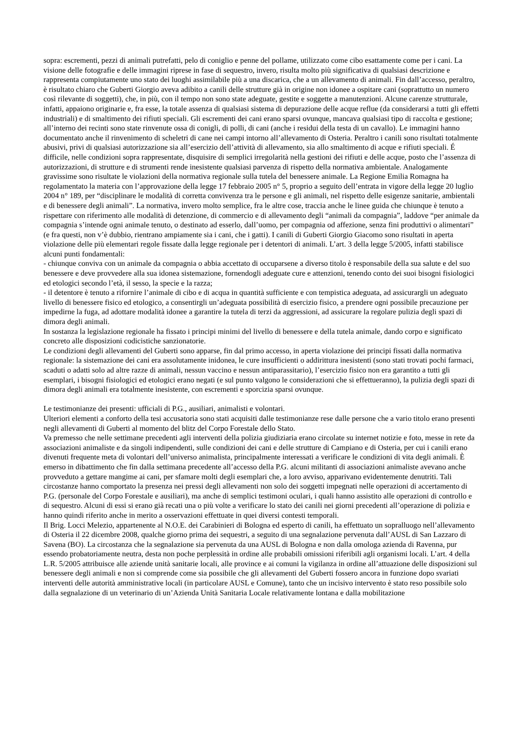sopra: escrementi, pezzi di animali putrefatti, pelo di coniglio e penne del pollame, utilizzato come cibo esattamente come per i cani. La visione delle fotografie e delle immagini riprese in fase di sequestro, invero, risulta molto più significativa di qualsiasi descrizione e rappresenta compiutamente uno stato dei luoghi assimilabile più a una discarica, che a un allevamento di animali. Fin dall’accesso, peraltro, è risultato chiaro che Guberti Giorgio aveva adibito a canili delle strutture già in origine non idonee a ospitare cani (soprattutto un numero così rilevante di soggetti), che, in più, con il tempo non sono state adeguate, gestite e soggette a manutenzioni. Alcune carenze strutturale, infatti, appaiono originarie e, fra esse, la totale assenza di qualsiasi sistema di depurazione delle acque reflue (da considerarsi a tutti gli effetti industriali) e di smaltimento dei rifiuti speciali. Gli escrementi dei cani erano sparsi ovunque, mancava qualsiasi tipo di raccolta e gestione; all’interno dei recinti sono state rinvenute ossa di conigli, di polli, di cani (anche i residui della testa di un cavallo). Le immagini hanno documentato anche il rinvenimento di scheletri di cane nei campi intorno all’allevamento di Osteria. Peraltro i canili sono risultati totalmente abusivi, privi di qualsiasi autorizzazione sia all’esercizio dell’attività di allevamento, sia allo smaltimento di acque e rifiuti speciali. É difficile, nelle condizioni sopra rappresentate, disquisire di semplici irregolarità nella gestioni dei rifiuti e delle acque, posto che l’assenza di autorizzazioni, di strutture e di strumenti rende inesistente qualsiasi parvenza di rispetto della normativa ambientale. Analogamente gravissime sono risultate le violazioni della normativa regionale sulla tutela del benessere animale. La Regione Emilia Romagna ha regolamentato la materia con l’approvazione della legge 17 febbraio 2005 n° 5, proprio a seguito dell’entrata in vigore della legge 20 luglio 2004 n° 189, per “disciplinare le modalità di corretta convivenza tra le persone e gli animali, nel rispetto delle esigenze sanitarie, ambientali e di benessere degli animali”. La normativa, invero molto semplice, fra le altre cose, traccia anche le linee guida che chiunque è tenuto a rispettare con riferimento alle modalità di detenzione, di commercio e di allevamento degli “animali da compagnia”, laddove “per animale da compagnia s’intende ogni animale tenuto, o destinato ad esserlo, dall’uomo, per compagnia od affezione, senza fini produttivi o alimentari” (e fra questi, non v’è dubbio, rientrano ampiamente sia i cani, che i gatti). I canili di Guberti Giorgio Giacomo sono risultati in aperta violazione delle più elementari regole fissate dalla legge regionale per i detentori di animali. L’art. 3 della legge 5/2005, infatti stabilisce alcuni punti fondamentali:
- chiunque conviva con un animale da compagnia o abbia accettato di occuparsene a diverso titolo è responsabile della sua salute e del suo benessere e deve provvedere alla sua idonea sistemazione, fornendogli adeguate cure e attenzioni, tenendo conto dei suoi bisogni fisiologici ed etologici secondo l’età, il sesso, la specie e la razza;
- il detentore è tenuto a rifornire l’animale di cibo e di acqua in quantità sufficiente e con tempistica adeguata, ad assicurargli un adeguato livello di benessere fisico ed etologico, a consentirgli un’adeguata possibilità di esercizio fisico, a prendere ogni possibile precauzione per impedirne la fuga, ad adottare modalità idonee a garantire la tutela di terzi da aggressioni, ad assicurare la regolare pulizia degli spazi di dimora degli animali.
In sostanza la legislazione regionale ha fissato i principi minimi del livello di benessere e della tutela animale, dando corpo e significato concreto alle disposizioni codicistiche sanzionatorie.
Le condizioni degli allevamenti del Guberti sono apparse, fin dal primo accesso, in aperta violazione dei principi fissati dalla normativa regionale: la sistemazione dei cani era assolutamente inidonea, le cure insufficienti o addirittura inesistenti (sono stati trovati pochi farmaci, scaduti o adatti solo ad altre razze di animali, nessun vaccino e nessun antiparassitario), l’esercizio fisico non era garantito a tutti gli esemplari, i bisogni fisiologici ed etologici erano negati (e sul punto valgono le considerazioni che si effettueranno), la pulizia degli spazi di dimora degli animali era totalmente inesistente, con escrementi e sporcizia sparsi ovunque.
Le testimonianze dei presenti: ufficiali di P.G., ausiliari, animalisti e volontari.
Ulteriori elementi a conforto della tesi accusatoria sono stati acquisiti dalle testimonianze rese dalle persone che a vario titolo erano presenti negli allevamenti di Guberti al momento del blitz del Corpo Forestale dello Stato.
Va premesso che nelle settimane precedenti agli interventi della polizia giudiziaria erano circolate su internet notizie e foto, messe in rete da associazioni animaliste e da singoli indipendenti, sulle condizioni dei cani e delle strutture di Campiano e di Osteria, per cui i canili erano divenuti frequente meta di volontari dell’universo animalista, principalmente interessati a verificare le condizioni di vita degli animali. È emerso in dibattimento che fin dalla settimana precedente all’accesso della P.G. alcuni militanti di associazioni animaliste avevano anche provveduto a gettare mangime ai cani, per sfamare molti degli esemplari che, a loro avviso, apparivano evidentemente denutriti. Tali circostanze hanno comportato la presenza nei pressi degli allevamenti non solo dei soggetti impegnati nelle operazioni di accertamento di P.G. (personale del Corpo Forestale e ausiliari), ma anche di semplici testimoni oculari, i quali hanno assistito alle operazioni di controllo e di sequestro. Alcuni di essi si erano già recati una o più volte a verificare lo stato dei canili nei giorni precedenti all’operazione di polizia e hanno quindi riferito anche in merito a osservazioni effettuate in quei diversi contesti temporali.
Il Brig. Locci Melezio, appartenente al N.O.E. dei Carabinieri di Bologna ed esperto di canili, ha effettuato un sopralluogo nell’allevamento di Osteria il 22 dicembre 2008, qualche giorno prima dei sequestri, a seguito di una segnalazione pervenuta dall’AUSL di San Lazzaro di Savena (BO). La circostanza che la segnalazione sia pervenuta da una AUSL di Bologna e non dalla omologa azienda di Ravenna, pur essendo probatoriamente neutra, desta non poche perplessità in ordine alle probabili omissioni riferibili agli organismi locali. L’art. 4 della L.R. 5/2005 attribuisce alle aziende unità sanitarie locali, alle province e ai comuni la vigilanza in ordine all’attuazione delle disposizioni sul benessere degli animali e non si comprende come sia possibile che gli allevamenti del Guberti fossero ancora in funzione dopo svariati interventi delle autorità amministrative locali (in particolare AUSL e Comune), tanto che un incisivo intervento è stato reso possibile solo dalla segnalazione di un veterinario di un’Azienda Unità Sanitaria Locale relativamente lontana e dalla mobilitazione